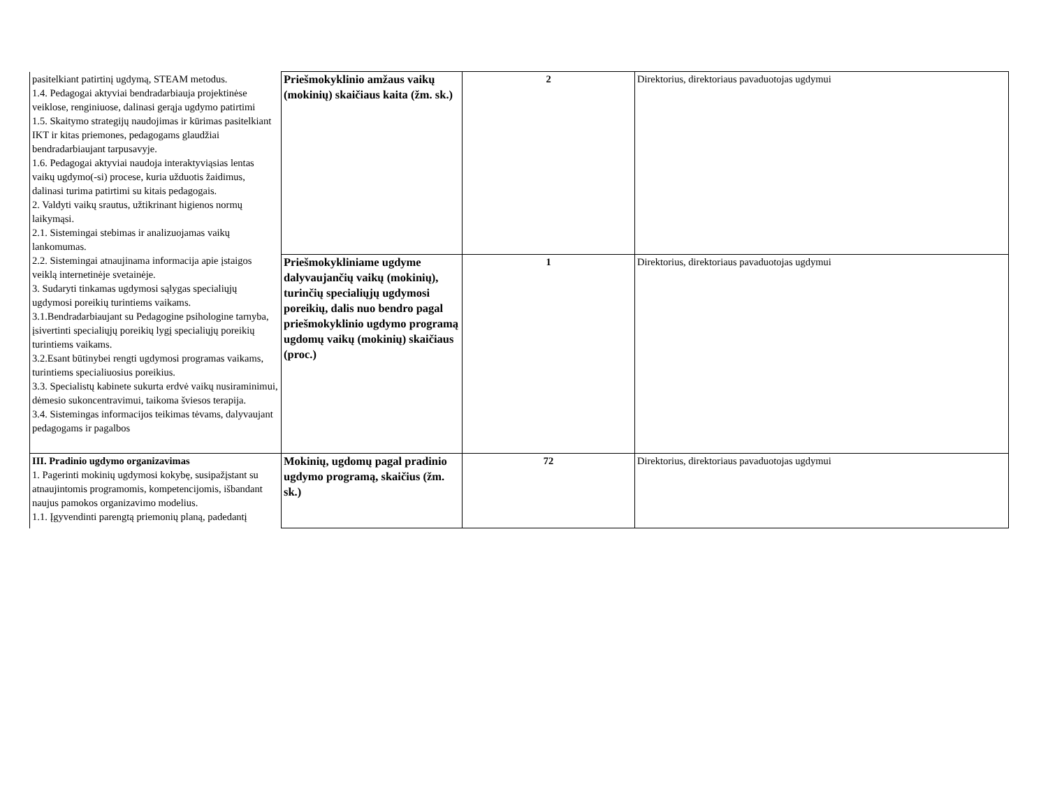| pasitelkiant patirtinį ugdymą, STEAM metodus. 1.4. Pedagogai aktyviai bendradarbiauja projektinėse veiklose, renginiuose, dalinasi gerąja ugdymo patirtimi 1.5. Skaitymo strategijų naudojimas ir kūrimas pasitelkiant IKT ir kitas priemones, pedagogams glaudžiai bendradarbiaujant tarpusavyje. 1.6. Pedagogai aktyviai naudoja interaktyviąsias lentas vaikų ugdymo(-si) procese, kuria užduotis žaidimus, dalinasi turima patirtimi su kitais pedagogais. 2. Valdyti vaikų srautus, užtikrinant higienos normų laikymąsi. 2.1. Sistemingai stebimas ir analizuojamas vaikų lankomumas. 2.2. Sistemingai atnaujinama informacija apie įstaigos veiklą internetinėje svetainėje. 3. Sudaryti tinkamas ugdymosi sąlygas specialiųjų ugdymosi poreikių turintiems vaikams. 3.1.Bendradarbiaujant su Pedagogine psihologine tarnyba, įsivertinti specialiųjų poreikių lygį specialiųjų poreikių turintiems vaikams. 3.2.Esant būtinybei rengti ugdymosi programas vaikams, turintiems specialiuosius poreikius. 3.3. Specialistų kabinete sukurta erdvė vaikų nusiraminimui, dėmesio sukoncentravimui, taikoma šviesos terapija. 3.4. Sistemingas informacijos teikimas tėvams, dalyvaujant pedagogams ir pagalbos | Priešmokyklinio amžaus vaikų (mokinių) skaičiaus kaita (žm. sk.) | 2 | Direktorius, direktoriaus pavaduotojas ugdymui |
| | Priešmokykliniame ugdyme dalyvaujančių vaikų (mokinių), turinčių specialiųjų ugdymosi poreikių, dalis nuo bendro pagal priešmokyklinio ugdymo programą ugdomų vaikų (mokinių) skaičiaus (proc.) | 1 | Direktorius, direktoriaus pavaduotojas ugdymui |
| III. Pradinio ugdymo organizavimas 1. Pagerinti mokinių ugdymosi kokybę, susipažįstant su atnaujintomis programomis, kompetencijomis, išbandant naujus pamokos organizavimo modelius. 1.1. Įgyvendinti parengtą priemonių planą, padedantį | Mokinių, ugdomų pagal pradinio ugdymo programą, skaičius (žm. sk.) | 72 | Direktorius, direktoriaus pavaduotojas ugdymui |